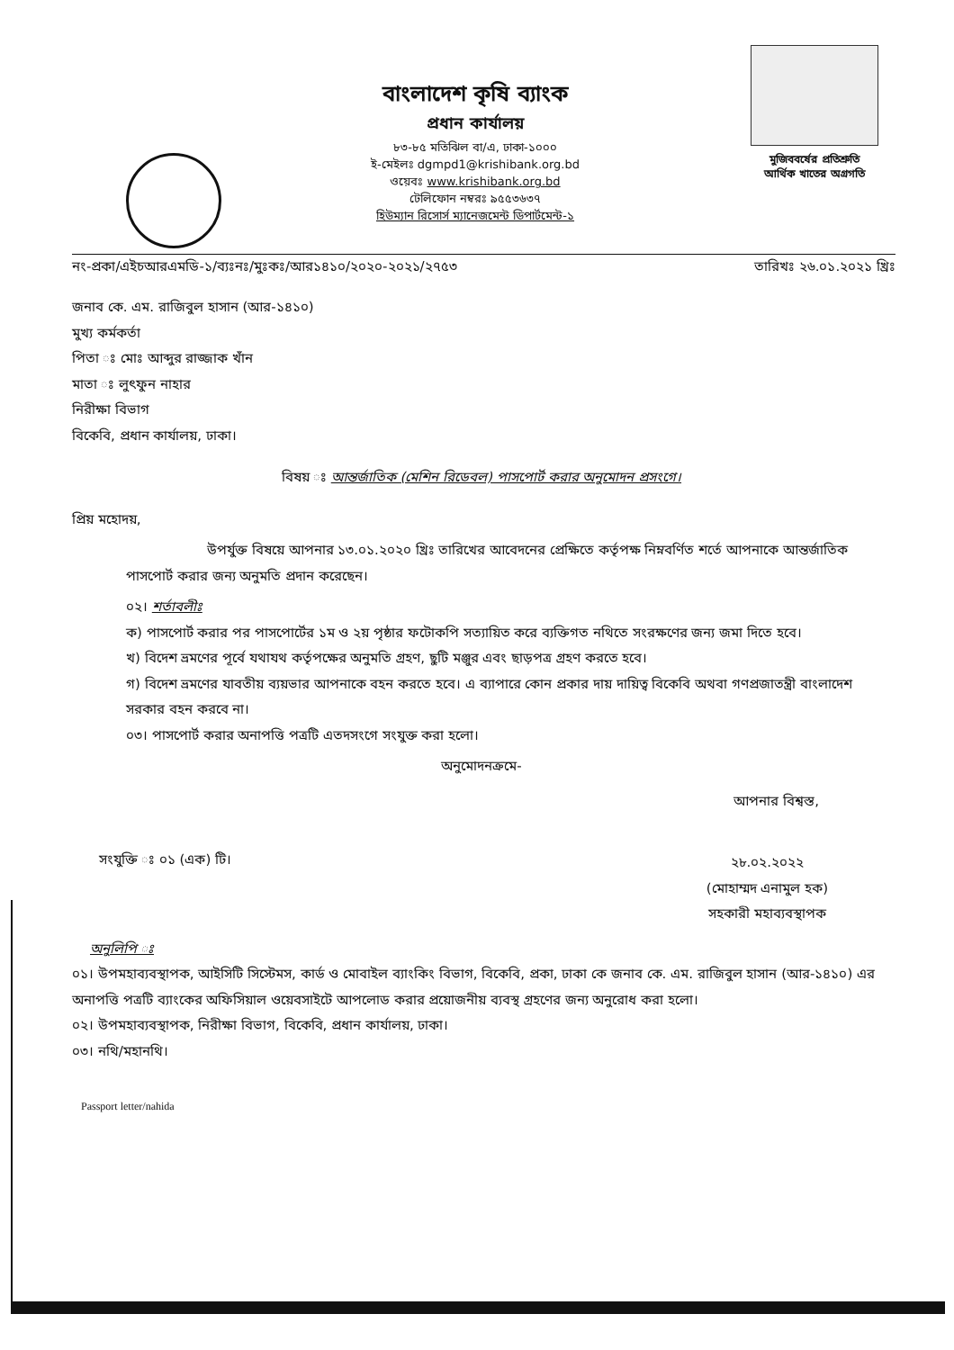বাংলাদেশ কৃষি ব্যাংক
প্রধান কার্যালয়
৮৩-৮৫ মতিঝিল বা/এ, ঢাকা-১০০০
ই-মেইলঃ dgmpd1@krishibank.org.bd
ওয়েবঃ www.krishibank.org.bd
টেলিফোন নম্বরঃ ৯৫৫৩৬৩৭
হিউম্যান রিসোর্স ম্যানেজমেন্ট ডিপার্টমেন্ট-১
মুজিববর্ষের প্রতিশ্রুতি
আর্থিক খাতের অগ্রগতি
নং-প্রকা/এইচআরএমডি-১/ব্যঃনঃ/মুঃকঃ/আর১৪১০/২০২০-২০২১/২৭৫৩ তারিখঃ ২৬.০১.২০২১ খ্রিঃ
জনাব কে. এম. রাজিবুল হাসান (আর-১৪১০)
মুখ্য কর্মকর্তা
পিতা ঃ মোঃ আব্দুর রাজ্জাক খাঁন
মাতা ঃ লুৎফুন নাহার
নিরীক্ষা বিভাগ
বিকেবি, প্রধান কার্যালয়, ঢাকা।
বিষয় ঃ আন্তর্জাতিক (মেশিন রিডেবল) পাসপোর্ট করার অনুমোদন প্রসংগে।
প্রিয় মহোদয়,
উপর্যুক্ত বিষয়ে আপনার ১৩.০১.২০২০ খ্রিঃ তারিখের আবেদনের প্রেক্ষিতে কর্তৃপক্ষ নিম্নবর্ণিত শর্তে আপনাকে আন্তর্জাতিক পাসপোর্ট করার জন্য অনুমতি প্রদান করেছেন।
০২। শর্তাবলীঃ
ক) পাসপোর্ট করার পর পাসপোর্টের ১ম ও ২য় পৃষ্ঠার ফটোকপি সত্যায়িত করে ব্যক্তিগত নথিতে সংরক্ষণের জন্য জমা দিতে হবে।
খ) বিদেশ ভ্রমণের পূর্বে যথাযথ কর্তৃপক্ষের অনুমতি গ্রহণ, ছুটি মঞ্জুর এবং ছাড়পত্র গ্রহণ করতে হবে।
গ) বিদেশ ভ্রমণের যাবতীয় ব্যয়ভার আপনাকে বহন করতে হবে। এ ব্যাপারে কোন প্রকার দায় দায়িত্ব বিকেবি অথবা গণপ্রজাতন্ত্রী বাংলাদেশ সরকার বহন করবে না।
০৩। পাসপোর্ট করার অনাপত্তি পত্রটি এতদসংগে সংযুক্ত করা হলো।
অনুমোদনক্রমে-
আপনার বিশ্বস্ত,
সংযুক্তি ঃ ০১ (এক) টি।
২৮.০২.২০২২
(মোহাম্মদ এনামুল হক)
সহকারী মহাব্যবস্থাপক
অনুলিপি ঃ
০১। উপমহাব্যবস্থাপক, আইসিটি সিস্টেমস, কার্ড ও মোবাইল ব্যাংকিং বিভাগ, বিকেবি, প্রকা, ঢাকা কে জনাব কে. এম. রাজিবুল হাসান (আর-১৪১০) এর অনাপত্তি পত্রটি ব্যাংকের অফিসিয়াল ওয়েবসাইটে আপলোড করার প্রয়োজনীয় ব্যবস্থ গ্রহণের জন্য অনুরোধ করা হলো।
০২। উপমহাব্যবস্থাপক, নিরীক্ষা বিভাগ, বিকেবি, প্রধান কার্যালয়, ঢাকা।
০৩। নথি/মহানথি।
Passport letter/nahida